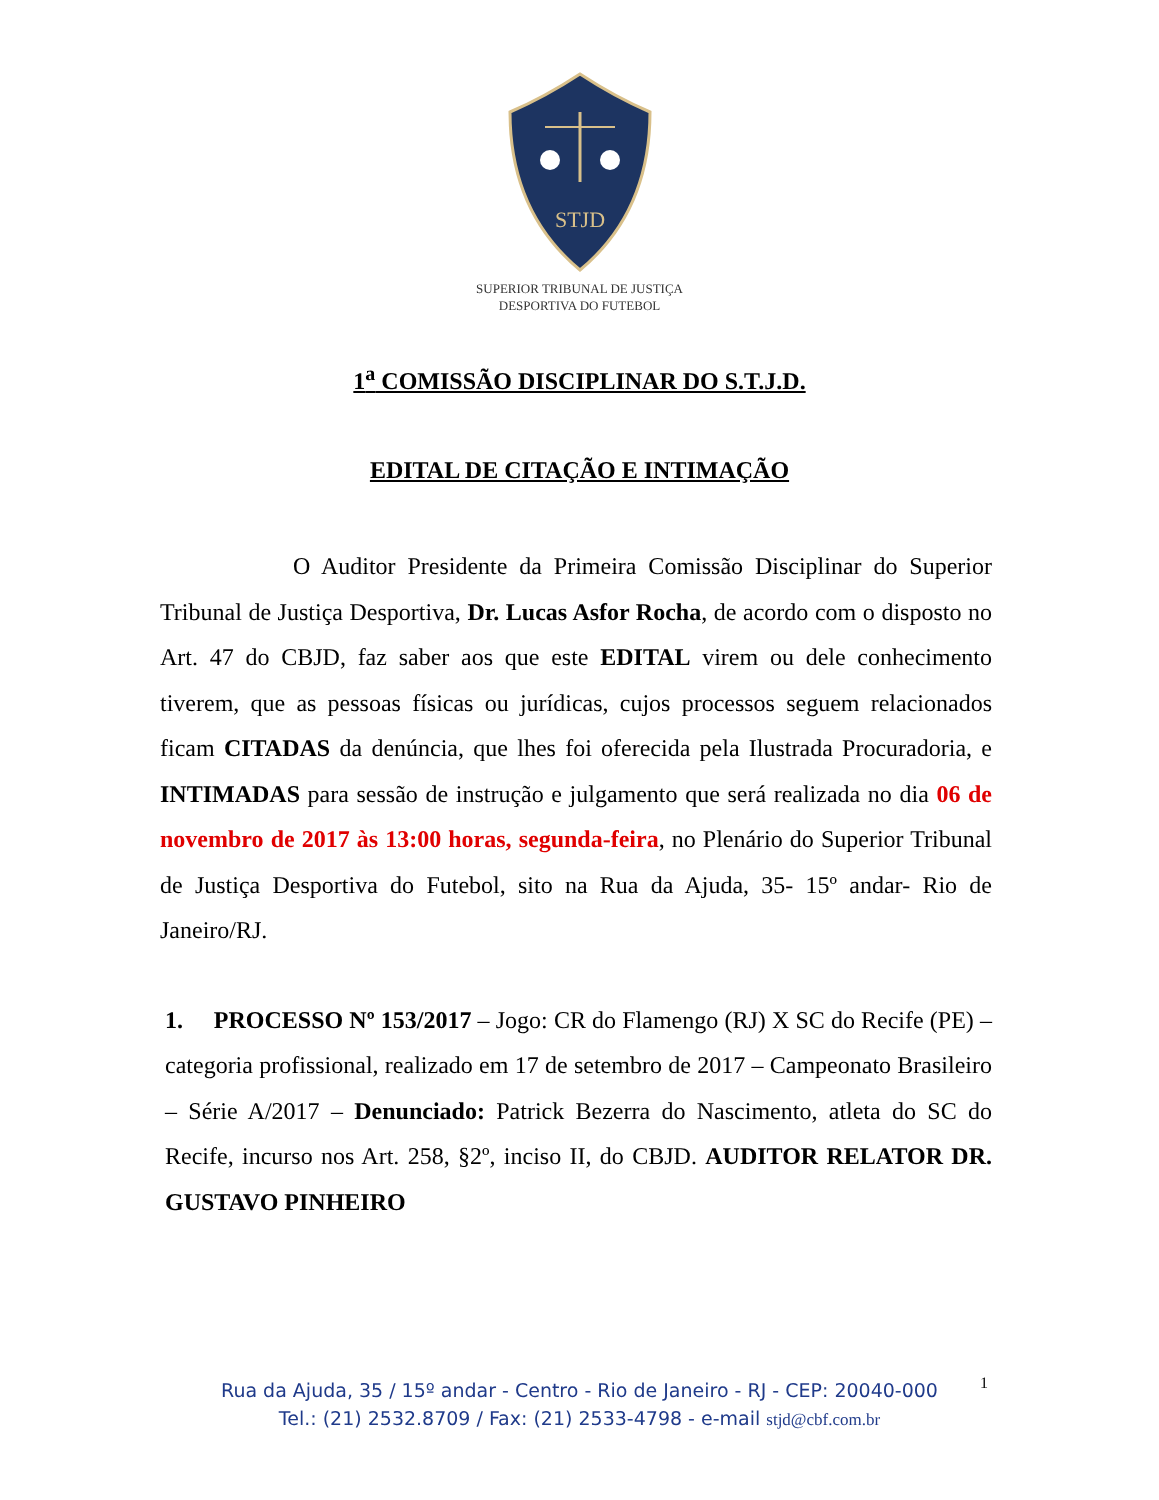STJD
SUPERIOR TRIBUNAL DE JUSTIÇA
DESPORTIVA DO FUTEBOL
1<sup>a</sup> COMISSÃO DISCIPLINAR DO S.T.J.D.
EDITAL DE CITAÇÃO E INTIMAÇÃO
O Auditor Presidente da Primeira Comissão Disciplinar do Superior Tribunal de Justiça Desportiva, Dr. Lucas Asfor Rocha, de acordo com o disposto no Art. 47 do CBJD, faz saber aos que este EDITAL virem ou dele conhecimento tiverem, que as pessoas físicas ou jurídicas, cujos processos seguem relacionados ficam CITADAS da denúncia, que lhes foi oferecida pela Ilustrada Procuradoria, e INTIMADAS para sessão de instrução e julgamento que será realizada no dia 06 de novembro de 2017 às 13:00 horas, segunda-feira, no Plenário do Superior Tribunal de Justiça Desportiva do Futebol, sito na Rua da Ajuda, 35- 15º andar- Rio de Janeiro/RJ.
1. PROCESSO Nº 153/2017 – Jogo: CR do Flamengo (RJ) X SC do Recife (PE) – categoria profissional, realizado em 17 de setembro de 2017 – Campeonato Brasileiro – Série A/2017 – Denunciado: Patrick Bezerra do Nascimento, atleta do SC do Recife, incurso nos Art. 258, §2º, inciso II, do CBJD. AUDITOR RELATOR DR. GUSTAVO PINHEIRO
Rua da Ajuda, 35 / 15º andar - Centro - Rio de Janeiro - RJ - CEP: 20040-000
Tel.: (21) 2532.8709 / Fax: (21) 2533-4798 - e-mail stjd@cbf.com.br
1